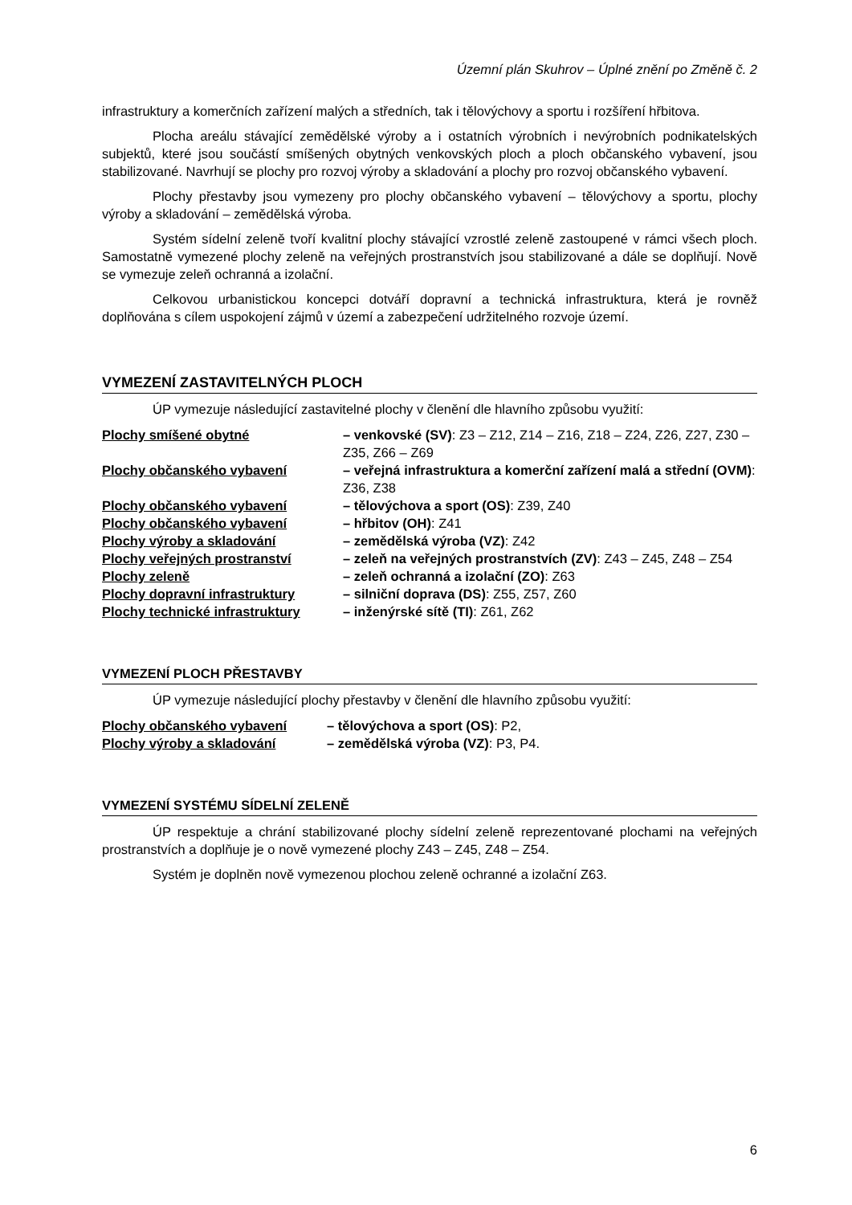Územní plán Skuhrov – Úplné znění po Změně č. 2
infrastruktury a komerčních zařízení malých a středních, tak i tělovýchovy a sportu i rozšíření hřbitova.
Plocha areálu stávající zemědělské výroby a i ostatních výrobních i nevýrobních podnikatelských subjektů, které jsou součástí smíšených obytných venkovských ploch a ploch občanského vybavení, jsou stabilizované. Navrhují se plochy pro rozvoj výroby a skladování a plochy pro rozvoj občanského vybavení.
Plochy přestavby jsou vymezeny pro plochy občanského vybavení – tělovýchovy a sportu, plochy výroby a skladování – zemědělská výroba.
Systém sídelní zeleně tvoří kvalitní plochy stávající vzrostlé zeleně zastoupené v rámci všech ploch. Samostatně vymezené plochy zeleně na veřejných prostranstvích jsou stabilizované a dále se doplňují. Nově se vymezuje zeleň ochranná a izolační.
Celkovou urbanistickou koncepci dotváří dopravní a technická infrastruktura, která je rovněž doplňována s cílem uspokojení zájmů v území a zabezpečení udržitelného rozvoje území.
VYMEZENÍ ZASTAVITELNÝCH PLOCH
ÚP vymezuje následující zastavitelné plochy v členění dle hlavního způsobu využití:
| Plochy smíšené obytné | – venkovské (SV) : Z3 – Z12, Z14 – Z16, Z18 – Z24, Z26, Z27, Z30 – Z35, Z66 – Z69 |
| Plochy občanského vybavení | – veřejná infrastruktura a komerční zařízení malá a střední (OVM) : Z36, Z38 |
| Plochy občanského vybavení | – tělovýchova a sport (OS) : Z39, Z40 |
| Plochy občanského vybavení | – hřbitov (OH) : Z41 |
| Plochy výroby a skladování | – zemědělská výroba (VZ) : Z42 |
| Plochy veřejných prostranství | – zeleň na veřejných prostranstvích (ZV) : Z43 – Z45, Z48 – Z54 |
| Plochy zeleně | – zeleň ochranná a izolační (ZO) : Z63 |
| Plochy dopravní infrastruktury | – silniční doprava (DS) : Z55, Z57, Z60 |
| Plochy technické infrastruktury | – inženýrské sítě (TI) : Z61, Z62 |
VYMEZENÍ PLOCH PŘESTAVBY
ÚP vymezuje následující plochy přestavby v členění dle hlavního způsobu využití:
| Plochy občanského vybavení | – tělovýchova a sport (OS) : P2, |
| Plochy výroby a skladování | – zemědělská výroba (VZ) : P3, P4. |
VYMEZENÍ SYSTÉMU SÍDELNÍ ZELENĚ
ÚP respektuje a chrání stabilizované plochy sídelní zeleně reprezentované plochami na veřejných prostranstvích a doplňuje je o nově vymezené plochy Z43 – Z45, Z48 – Z54.
Systém je doplněn nově vymezenou plochou zeleně ochranné a izolační Z63.
6